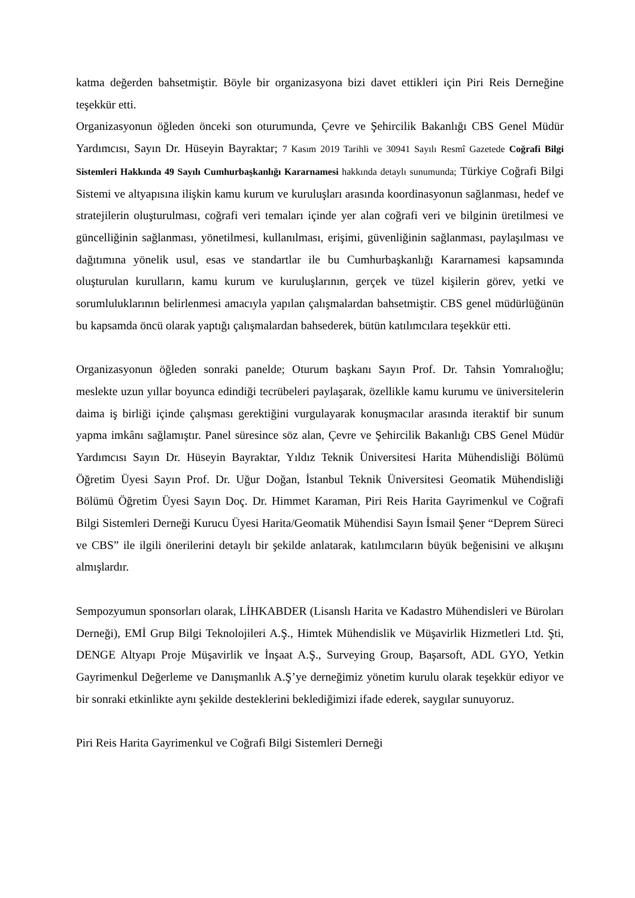katma değerden bahsetmiştir. Böyle bir organizasyona bizi davet ettikleri için Piri Reis Derneğine teşekkür etti.
Organizasyonun öğleden önceki son oturumunda, Çevre ve Şehircilik Bakanlığı CBS Genel Müdür Yardımcısı, Sayın Dr. Hüseyin Bayraktar; 7 Kasım 2019 Tarihli ve 30941 Sayılı Resmî Gazetede Coğrafi Bilgi Sistemleri Hakkında 49 Sayılı Cumhurbaşkanlığı Kararnamesi hakkında detaylı sunumunda; Türkiye Coğrafi Bilgi Sistemi ve altyapısına ilişkin kamu kurum ve kuruluşları arasında koordinasyonun sağlanması, hedef ve stratejilerin oluşturulması, coğrafi veri temaları içinde yer alan coğrafi veri ve bilginin üretilmesi ve güncelliğinin sağlanması, yönetilmesi, kullanılması, erişimi, güvenliğinin sağlanması, paylaşılması ve dağıtımına yönelik usul, esas ve standartlar ile bu Cumhurbaşkanlığı Kararnamesi kapsamında oluşturulan kurulların, kamu kurum ve kuruluşlarının, gerçek ve tüzel kişilerin görev, yetki ve sorumluluklarının belirlenmesi amacıyla yapılan çalışmalardan bahsetmiştir. CBS genel müdürlüğünün bu kapsamda öncü olarak yaptığı çalışmalardan bahsederek, bütün katılımcılara teşekkür etti.
Organizasyonun öğleden sonraki panelde; Oturum başkanı Sayın Prof. Dr. Tahsin Yomralıoğlu; meslekte uzun yıllar boyunca edindiği tecrübeleri paylaşarak, özellikle kamu kurumu ve üniversitelerin daima iş birliği içinde çalışması gerektiğini vurgulayarak konuşmacılar arasında iteraktif bir sunum yapma imkânı sağlamıştır. Panel süresince söz alan, Çevre ve Şehircilik Bakanlığı CBS Genel Müdür Yardımcısı Sayın Dr. Hüseyin Bayraktar, Yıldız Teknik Üniversitesi Harita Mühendisliği Bölümü Öğretim Üyesi Sayın Prof. Dr. Uğur Doğan, İstanbul Teknik Üniversitesi Geomatik Mühendisliği Bölümü Öğretim Üyesi Sayın Doç. Dr. Himmet Karaman, Piri Reis Harita Gayrimenkul ve Coğrafi Bilgi Sistemleri Derneği Kurucu Üyesi Harita/Geomatik Mühendisi Sayın İsmail Şener “Deprem Süreci ve CBS” ile ilgili önerilerini detaylı bir şekilde anlatarak, katılımcıların büyük beğenisini ve alkışını almışlardır.
Sempozyumun sponsorları olarak, LİHKABDER (Lisanslı Harita ve Kadastro Mühendisleri ve Büroları Derneği), EMİ Grup Bilgi Teknolojileri A.Ş., Himtek Mühendislik ve Müşavirlik Hizmetleri Ltd. Şti, DENGE Altyapı Proje Müşavirlik ve İnşaat A.Ş., Surveying Group, Başarsoft, ADL GYO, Yetkin Gayrimenkul Değerleme ve Danışmanlık A.Ş’ye derneğimiz yönetim kurulu olarak teşekkür ediyor ve bir sonraki etkinlikte aynı şekilde desteklerini beklediğimizi ifade ederek, saygılar sunuyoruz.
Piri Reis Harita Gayrimenkul ve Coğrafi Bilgi Sistemleri Derneği